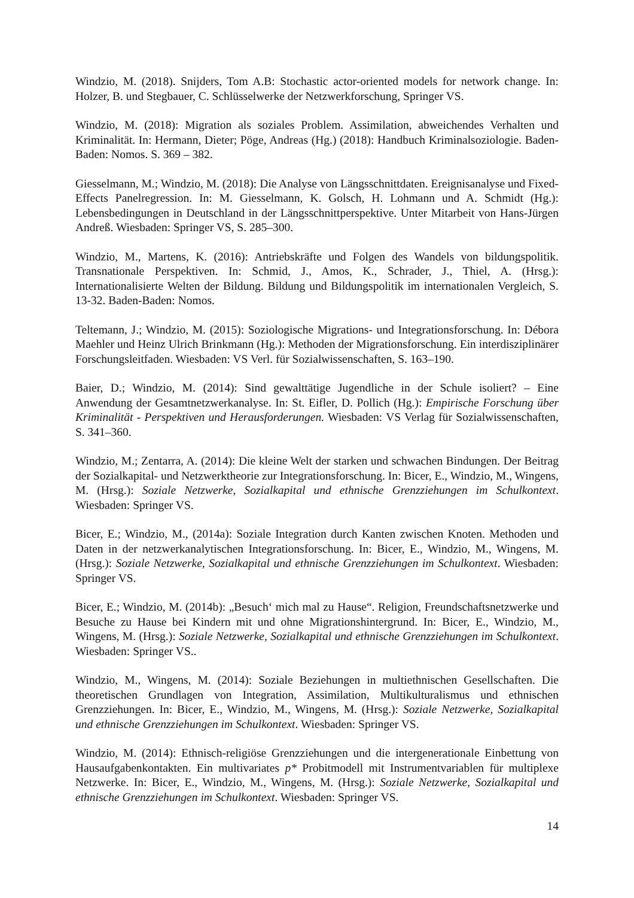Windzio, M. (2018). Snijders, Tom A.B: Stochastic actor-oriented models for network change. In: Holzer, B. und Stegbauer, C. Schlüsselwerke der Netzwerkforschung, Springer VS.
Windzio, M. (2018): Migration als soziales Problem. Assimilation, abweichendes Verhalten und Kriminalität. In: Hermann, Dieter; Pöge, Andreas (Hg.) (2018): Handbuch Kriminalsoziologie. Baden-Baden: Nomos. S. 369 – 382.
Giesselmann, M.; Windzio, M. (2018): Die Analyse von Längsschnittdaten. Ereignisanalyse und Fixed-Effects Panelregression. In: M. Giesselmann, K. Golsch, H. Lohmann und A. Schmidt (Hg.): Lebensbedingungen in Deutschland in der Längsschnittperspektive. Unter Mitarbeit von Hans-Jürgen Andreß. Wiesbaden: Springer VS, S. 285–300.
Windzio, M., Martens, K. (2016): Antriebskräfte und Folgen des Wandels von bildungspolitik. Transnationale Perspektiven. In: Schmid, J., Amos, K., Schrader, J., Thiel, A. (Hrsg.): Internationalisierte Welten der Bildung. Bildung und Bildungspolitik im internationalen Vergleich, S. 13-32. Baden-Baden: Nomos.
Teltemann, J.; Windzio, M. (2015): Soziologische Migrations- und Integrationsforschung. In: Débora Maehler und Heinz Ulrich Brinkmann (Hg.): Methoden der Migrationsforschung. Ein interdisziplinärer Forschungsleitfaden. Wiesbaden: VS Verl. für Sozialwissenschaften, S. 163–190.
Baier, D.; Windzio, M. (2014): Sind gewalttätige Jugendliche in der Schule isoliert? – Eine Anwendung der Gesamtnetzwerkanalyse. In: St. Eifler, D. Pollich (Hg.): Empirische Forschung über Kriminalität - Perspektiven und Herausforderungen. Wiesbaden: VS Verlag für Sozialwissenschaften, S. 341–360.
Windzio, M.; Zentarra, A. (2014): Die kleine Welt der starken und schwachen Bindungen. Der Beitrag der Sozialkapital- und Netzwerktheorie zur Integrationsforschung. In: Bicer, E., Windzio, M., Wingens, M. (Hrsg.): Soziale Netzwerke, Sozialkapital und ethnische Grenzziehungen im Schulkontext. Wiesbaden: Springer VS.
Bicer, E.; Windzio, M., (2014a): Soziale Integration durch Kanten zwischen Knoten. Methoden und Daten in der netzwerkanalytischen Integrationsforschung. In: Bicer, E., Windzio, M., Wingens, M. (Hrsg.): Soziale Netzwerke, Sozialkapital und ethnische Grenzziehungen im Schulkontext. Wiesbaden: Springer VS.
Bicer, E.; Windzio, M. (2014b): „Besuch‘ mich mal zu Hause“. Religion, Freundschaftsnetzwerke und Besuche zu Hause bei Kindern mit und ohne Migrationshintergrund. In: Bicer, E., Windzio, M., Wingens, M. (Hrsg.): Soziale Netzwerke, Sozialkapital und ethnische Grenzziehungen im Schulkontext. Wiesbaden: Springer VS..
Windzio, M., Wingens, M. (2014): Soziale Beziehungen in multiethnischen Gesellschaften. Die theoretischen Grundlagen von Integration, Assimilation, Multikulturalismus und ethnischen Grenzziehungen. In: Bicer, E., Windzio, M., Wingens, M. (Hrsg.): Soziale Netzwerke, Sozialkapital und ethnische Grenzziehungen im Schulkontext. Wiesbaden: Springer VS.
Windzio, M. (2014): Ethnisch-religiöse Grenzziehungen und die intergenerationale Einbettung von Hausaufgabenkontakten. Ein multivariates p* Probitmodell mit Instrumentvariablen für multiplexe Netzwerke. In: Bicer, E., Windzio, M., Wingens, M. (Hrsg.): Soziale Netzwerke, Sozialkapital und ethnische Grenzziehungen im Schulkontext. Wiesbaden: Springer VS.
14